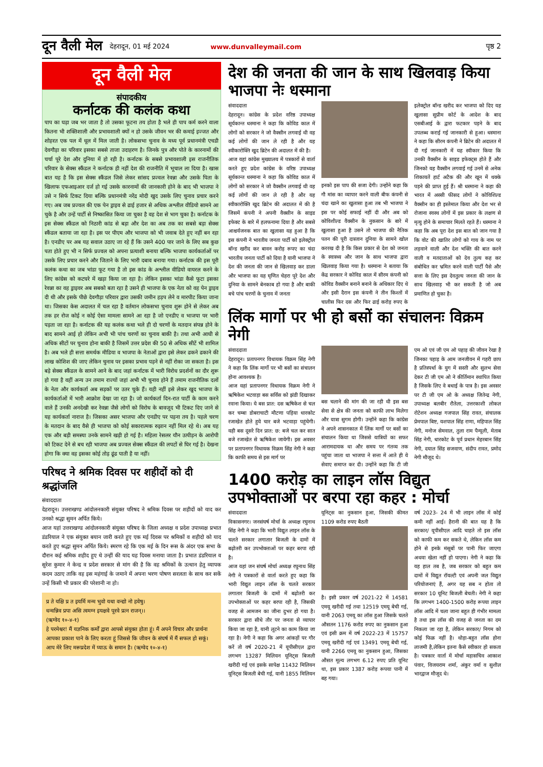दून वैली मेल देहरादून, 01 मई 2024 www.dunvalleymail.com पृष्ठ 2
दून वैली मेल
संपादकीय
कर्नाटक की कलंक कथा
पाप का घड़ा जब भर जाता है तो उसका फूटना तय होता है भले ही पाप कर्म करने वाला कितना भी शक्तिशाली और प्रभावशाली क्यों न हो उसके जीवन भर की कमाई इज्जत और शोहरत एक पल में धूल में मिल जाती है। लोकसभा चुनाव के मध्य पूर्व प्रधानमंत्री एचडी देवगौड़ा का परिवार इसका सबसे ताजा उदाहरण है। जिनके पुत्र और पोते के कारनामों की चर्चा पूरे देश और दुनिया में हो रही है। कर्नाटक के सबसे प्रभावशाली इस राजनीतिक परिवार के सेक्स स्कैंडल ने कर्नाटक ही नहीं देश की राजनीति में भूचाल ला दिया है। खास बात यह है कि इस सेक्स स्कैंडल जिसे लेकर सांसद प्रज्वल रेवन्ना और उसके पिता के खिलाफ एफआइआर दर्ज हो गई उसके कारनामों की जानकारी होने के बाद भी भाजपा ने उसे न सिर्फ टिकट दिया बल्कि प्रधानमंत्री नरेंद्र मोदी खुद उसके लिए चुनाव प्रचार करने गए। अब जब प्रज्वल की एक पेन ड्राइव से ढाई हजार से अधिक अश्लील वीडियो सामने आ चुके है और उन्हें पार्टी से निष्कासित किया जा चुका है वह देश से भाग चुका है। कर्नाटक के इस सेक्स स्कैंडल को निठारी कांड से बड़ा और देश का अब तक का सबसे बड़ा सेक्स स्कैंडल बताया जा रहा है। इस पर पीएम और भाजपा को भी जवाब देते हुए नहीं बन रहा है। एनडीए पर अब यह सवाल उठाए जा रहे हैं कि उसने 400 पार जाने के लिए सब कुछ पता होते हुए भी न सिर्फ प्रज्वल को अपना प्रत्याशी बनाया बल्कि भाजपा कार्यकर्ताओं पर उसके लिए प्रचार करने और जिताने के लिए भारी दबाव बनाया गया। कर्नाटक की इस पूरी कलंक कथा का जब भांडा फूट गया है तो इस कांड के अश्लील वीडियो वायरल करने के लिए कांग्रेस को कटघरे में खड़ा किया जा रहा है। लेकिन इसका भांडा कैसे फूटा इसका रेवन्ना का वह ड्राइवर अब सबको बता रहा है उसने ही भाजपा के एक नेता को वह पेन ड्राइव दी थी और इसके पीछे देवगौड़ा परिवार द्वारा उसकी जमीन हड़प लेने व मारपीट किया जाना था। जिसका केस अदालत में चल रहा है वर्तमान लोकसभा चुनाव शुरू होने से लेकर अब तक हर रोज कोई न कोई ऐसा मामला सामने आ रहा है जो एनडीए व भाजपा पर भारी पड़ता जा रहा है। कर्नाटक की यह कलंक कथा भले ही दो चरणों के मतदान संपन्न होने के बाद सामने आई हो लेकिन अभी भी पांच चरणों का चुनाव बाकी है। तथा अभी आधी से अधिक सीटों पर चुनाव होना बाकी है जिसमें उत्तर प्रदेश की 50 से अधिक सीटें भी शामिल है। अब भले ही सत्ता समर्थक मीडिया व भाजपा के नेताओं द्वारा इसे लेकर ढकने ढकाने की लाख कोशिश की जाए लेकिन चुनाव पर इसका प्रभाव पड़ने से नहीं रोका जा सकता है। इस बड़े सेक्स स्कैंडल के सामने आने के बाद जहां कर्नाटक में भारी विरोध प्रदर्शनों का दौर शुरू हो गया है वहीं अन्य उन तमाम राज्यों जहां अभी भी चुनाव होने हैं तमाम राजनीतिक दलों के नेता और कार्यकर्ता अब सड़कों पर उतर चुके हैं। यही नहीं इसे लेकर खुद भाजपा के कार्यकर्ताओं में भारी आक्रोश देखा जा रहा है। जो कार्यकर्ता दिन-रात पार्टी के काम करने वाले हैं उनकी अनदेखी कर रेवन्ना जैसे लोगों को विरोध के बावजूद भी टिकट दिए जाने से यह कार्यकर्ता नाराज है। जिसका असर भाजपा और एनडीए पर पड़ना तय है। पहले चरण के मतदान के बाद वैसे ही भाजपा को कोई सकारात्मक रुझान नहीं मिल रहे थे। अब यह एक और बड़ी समस्या उनके सामने खड़ी हो गई है। महिला रेसलर यौन उत्पीड़न के आरोपी को टिकट देने से बच रही भाजपा अब प्रज्वल सेक्स स्कैंडल की लपटों से घिर गई है। देखना होगा कि क्या वह इसका कोई तोड़ ढूंढ पाती है या नहीं।
परिषद ने श्रमिक दिवस पर शहीदों को दी श्रद्धांजलि
संवाददाता
देहरादून। उत्तराखण्ड आंदोलनकारी संयुक्त परिषद ने श्रमिक दिवस पर शहीदों को याद कर उनको श्रद्धा सुमन अर्पित किये।
आज यहां उत्तराखण्ड आंदोलनकारी संयुक्त परिषद के जिला अध्यक्ष व प्रदेश उपाध्यक्ष प्रभात डंडरियाल ने एक संयुक्त बयान जारी करते हुए एक मई दिवस पर श्रमिकों व शहीदो को याद करते हुए श्रद्धा सुमन अर्पित किये। स्मरण रहे कि एक मई के दिन रूस के अंदर एक सभा के दौरान कई श्रमिक शहीद हुए थे उन्हीं की याद यह दिवस मनाया जाता है। प्रभात डंडरियाल व सुरेश कुमार ने केन्द्र व प्रदेश सरकार से मांग की है कि वह श्रमिकों के उत्थान हेतु व्यापक कदम उठाए ताकि वह इस महंगाई के जमाने में अपना भरण पोषण सरलता के साथ कर सकें उन्हें किसी भी प्रकार की परेशानी ना हो।
प्र ते यक्षि प्र त इयर्मि मन्म भुवो यथा वन्द्यो नो हवेषु।
धन्वन्निव प्रपा असि त्वमग्न इयक्षवे पूरवे प्रत्न राजन्।।
(ऋग्वेद १०-४-१)
हे परमेश्वर! मैं यज्ञनिक कर्मों द्वारा आपसे संयुक्त होता हूं। मैं अपने विचार और प्रार्थना आपका प्रकाश पाने के लिए करता हूं जिससे कि जीवन के संघर्ष में मैं सफल हो सकूं। आप मेरे लिए मरूप्रदेश में प्याऊ के समान है। (ऋग्वेद १०-४-१)
देश की जनता की जान के साथ खिलवाड़ किया भाजपा नेः धस्माना
संवाददाता
देहरादून। कांग्रेस के प्रदेश वरिष्ठ उपाध्यक्ष सूर्यकान्त धस्माना ने कहा कि कोविड काल में लोगों को सरकार ने जो वैक्सीन लगवाई थी वह कई लोगों की जान ले रही है और यह स्वीकारोक्ति खुद ब्रिटेन की अदालत में की है।
आज यहां कांग्रेस मुख्यालय में पत्रकारों से वार्ता करते हुए प्रदेश कांग्रेस के वरिष्ठ उपाध्यक्ष सूर्यकान्त धस्माना ने कहा कि कोविड काल में लोगों को सरकार ने जो वैक्सीन लगवाई थी वह कई लोगों की जान ले रही है और यह स्वीकारोक्ति खुद ब्रिटेन की अदालत में की है जिसमें कंपनी ने अपनी वैक्सीन के साइड इफेक्ट के बारे में हलफनामा दिया है और सबसे आश्चर्यजनक बात का खुलासा यह हुआ है कि इस कंपनी ने भारतीय जनता पार्टी को इलेक्ट्रोल बॉन्ड खरीद कर बावन करोड़ रूपए का चंदा भारतीय जनता पार्टी को दिया है यानी भाजपा ने देश की जनता की जान से खिलवाड़ कर डाला और भाजपा का यह घृणित चेहरा पूरे देश और दुनिया के सामने बेनकाब हो गया है और बाकी बचे पांच चरणों के चुनाव में जनता
इनको इस पाप की सजा देगी। उन्होंने कहा कि गौ मांस का व्यापार करने वाली बीफ कंपनी से चंदा खाने का खुलासा हुआ तब भी भाजपा ने इस पर कोई सफाई नहीं दी और अब को कोविशील्ड वैक्सीन के नुकसान के बारे में खुलासा हुआ है उसने तो भाजपा की नैतिक पतन की पूरी दास्तान दुनिया के सामने खोल कररख दी है कि किस प्रकार से देश को जनता के स्वास्थ्य और जान के साथ भाजपा द्वारा खिलवाड़ किया गया है। धस्माना ने बताया कि केंद्र सरकार ने कोविड काल में सीरम कंपनी को कोविड वैक्सीन बनाने बनाने के अधिकार दिए थे और इसी दैरान इस कंपनी ने तीन किश्तों में चालीस फिर दस और फिर ढाई करोड़ रुपए के इलेक्ट्रोल बॉन्ड खरीद कर भाजपा को दिए यह खुलासा सुप्रीम कोर्ट के आदेश के बाद एसबीआई के द्वारा फटकार पड़ने के बाद उपलब्ध कराई गई जानकारी से हुआ। धस्माना ने कहा कि सीरम कंपनी ने ब्रिटेन की अदालत में दी गई जानकारी में यह स्वीकार किया कि उनकी वैक्सीन के साइड इफेक्ट्स होते हैं और जिनको यह वैक्सीन लगवाई गई उनमें से अनेक शिकायतें हार्ट अटैक की और खून में थक्के पड़ने की प्राप्त हुई हैं। श्री धस्माना ने कहा की भारत में अस्सी फीसद लोगों ने कोविशिल्ड वैक्सीन का ही इस्तेमाल किया और देश भर से रोजाना स्वस्थ लोगों में इस प्रकार के लक्षण से मृत्यु होने के समाचार मिलते रहते हैं। धस्माना ने कहा कि अब पूरा देश इस बात को जान गया है कि वोट की खातिर लोगों को गाय के नाम पर लड़वाने वाली और देश भक्ति की बात करने वाली व मतदाताओं को देव तुल्य कह कर संबोधित कर भ्रमित करने वाली पार्टी पैसे और सत्ता के लिए इस देवतुल्य जनता की जान के साथ खिलवाड़ भी कर सकती है जो अब प्रमाणित हो चुका है।
लिंक मार्गो पर भी हो बसों का संचालनः विक्रम नेगी
संवाददाता
देहरादून। प्रतापनगर विधायक विक्रम सिंह नेगी ने कहा कि लिंक मार्गो पर भी बसों का संचालन होना आवश्यक है।
आज यहां प्रतापनगर विधायक विक्रम नेगी ने ऋषिकेश भटवाड़ा बस सर्विस को झंडी दिखाकर रवाना किया। ये बस प्रात: दस ऋषिकेश से चल कर चम्बा डोबराचाटी मौटणा पड़िया धारकोट रजाखेत होते हुये चार बजे भटवाड़ा पहुंचेगी। यही बस दूसरे दिन प्रात: छ: बजे चल कर सात बजे रजाखेत से ऋषिकेश जायेगी। इस अवसर पर प्रतापनगर विधायक विक्रम सिंह नेगी ने कहा कि काफी समय से इस मार्ग पर
बस चलाने की मांग की जा रही थी इस बस सेवा से क्षेत्र की जनता को काफी लाभ मिलेगा और यात्रा सुगम होगी। उन्होंने कहा कि कांग्रेस ने अपने शासनकाल में लिंक मार्गो पर बसों का संचालन किया था जिससे यात्रियों का सफर आरामदायक था और समय पर गंतव्य तक पहुंचा जाता था भाजपा ने सत्ता में आते ही ये सेवाए समाप्त कर दी। उन्होंने कहा कि टी जी एम ओ एवं जी एम ओ पहाड़ की जीवन रेखा है जिनका पहाड़ के आम जनजीवन में गहरी छाप है प्रतिस्पर्धा के युग में सस्ती और सुलभ सेवा देकर टी जी एम ओ ने कीर्तिमान स्थापित किया है जिसके लिए वे बधाई के पात्र है। इस अवसर पर टी जी एम ओ के अध्यक्ष जितेन्द्र नेगी, उपाध्यक्ष बलबीर रौतेला, उत्तरकाशी लोकल रोटेशन अध्यक्ष गजपाल सिंह रावत, संचालक प्रेमपाल बिष्ट, यशपाल सिंह राणा, महिपाल सिंह नेगी, मनोज सेमवाल, तुला राम पैन्यूली, मेताब सिंह नेगी, धारकोट के पूर्व प्रधान मेहरबान सिंह नेगी, दयाल सिंह सजवाण, संदीप रावत, प्रमोद नेगी मौजूद थे।
1400 करोड़ का लाइन लॉस विद्युत उपभोक्ताओं पर बरपा रहा कहर : मोर्चा
संवाददाता
विकासनगर। जनसंघर्ष मोर्चा के अध्यक्ष रघुनाथ सिंह नेगी ने कहा कि भारी विद्युत लाइन लॉस के चलते सरकार लगातार बिजली के दामों में बढ़ोतरी कर उपभोक्ताओं पर कहर बरपा रही है।
आज यहां जन संघर्ष मोर्चा अध्यक्ष रघुनाथ सिंह नेगी ने पत्रकारों से वार्ता करते हुए कहा कि भारी विद्युत लाइन लॉस के चलते सरकार लगातार बिजली के दामों में बढ़ोतरी कर उपभोक्ताओं पर कहर बरपा रही है, जिसकी वजह से आमजन का जीना दुभर हो गया है। सरकार द्वारा सीधे तौर पर जनता से व्यापार किया जा रहा है, यानी लूटने का काम किया जा रहा है। नेगी ने कहा कि अगर आंकड़ों पर गौर करें तो वर्ष 2020-21 में यूपीसीएल द्वारा लगभग 13287 मिलियन यूनिट्स बिजली खरीदी गई एवं इसके सापेक्ष 11432 मिलियन यूनिट्स बिजली बेची गई, यानी 1855 मिलियन यूनिट्स का नुकसान हुआ, जिसकी कीमत 1109 करोड रुपए बैठती
है। इसी प्रकार वर्ष 2021-22 में 14581 एमयू खरीदी गई तथा 12519 एमयू बेची गई, यानी 2063 एमयू का लॉस हुआ जिसके चलते औसतन 1176 करोड रुपए का नुकसान हुआ एवं इसी क्रम में वर्ष 2022-23 में 15757 एमयू खरीदी गई एवं 13491 एमयू बेची गई, यानी 2266 एमयू का नुकसान हुआ, जिसका औसत मूल्य लगभग 6.12 रुपए प्रति यूनिट था, इस प्रकार 1387 करोड़ रूपया पानी में बह गया।
वर्ष 2023- 24 में भी लाइन लॉस में कोई कमी नहीं आई। हैरानी की बात यह है कि सरकार/ यूपीसीएल आदि चाहते तो इस लॉस को काफी कम कर सकते थे, लेकिन लॉस कम होने से इनके मंसूबों पर पानी फिर जाएगा अथवा खेला नहीं हो पाएगा। नेगी ने कहा कि यह हाल तब है, जब सरकार को बहुत कम दामों में विद्युत रॉयल्टी एवं अपनी जल विद्युत परियोजनाएं हैं, अगर यह सब न होता तो सरकार 10 यूनिट बिजली बेचती। नेगी ने कहा कि लगभग 1400-1500 करोड़ रूपया लाइन लॉस आदि में चला जाना बहुत ही गंभीर मामला है तथा इस लॉस की वजह से जनता का दम निकला जा रहा है, लेकिन सरकार/ निगम को कोई फिक्र नहीं है। थोड़ा-बहुत लॉस होना लाजमी है,लेकिन इतना कैसे स्वीकार हो सकता है। पत्रकार वार्ता में मोर्चा महासचिव आकाश पंवार, विजयराम शर्मा, अंकुर वर्मा व सुशील भारद्वाज मौजूद थे।